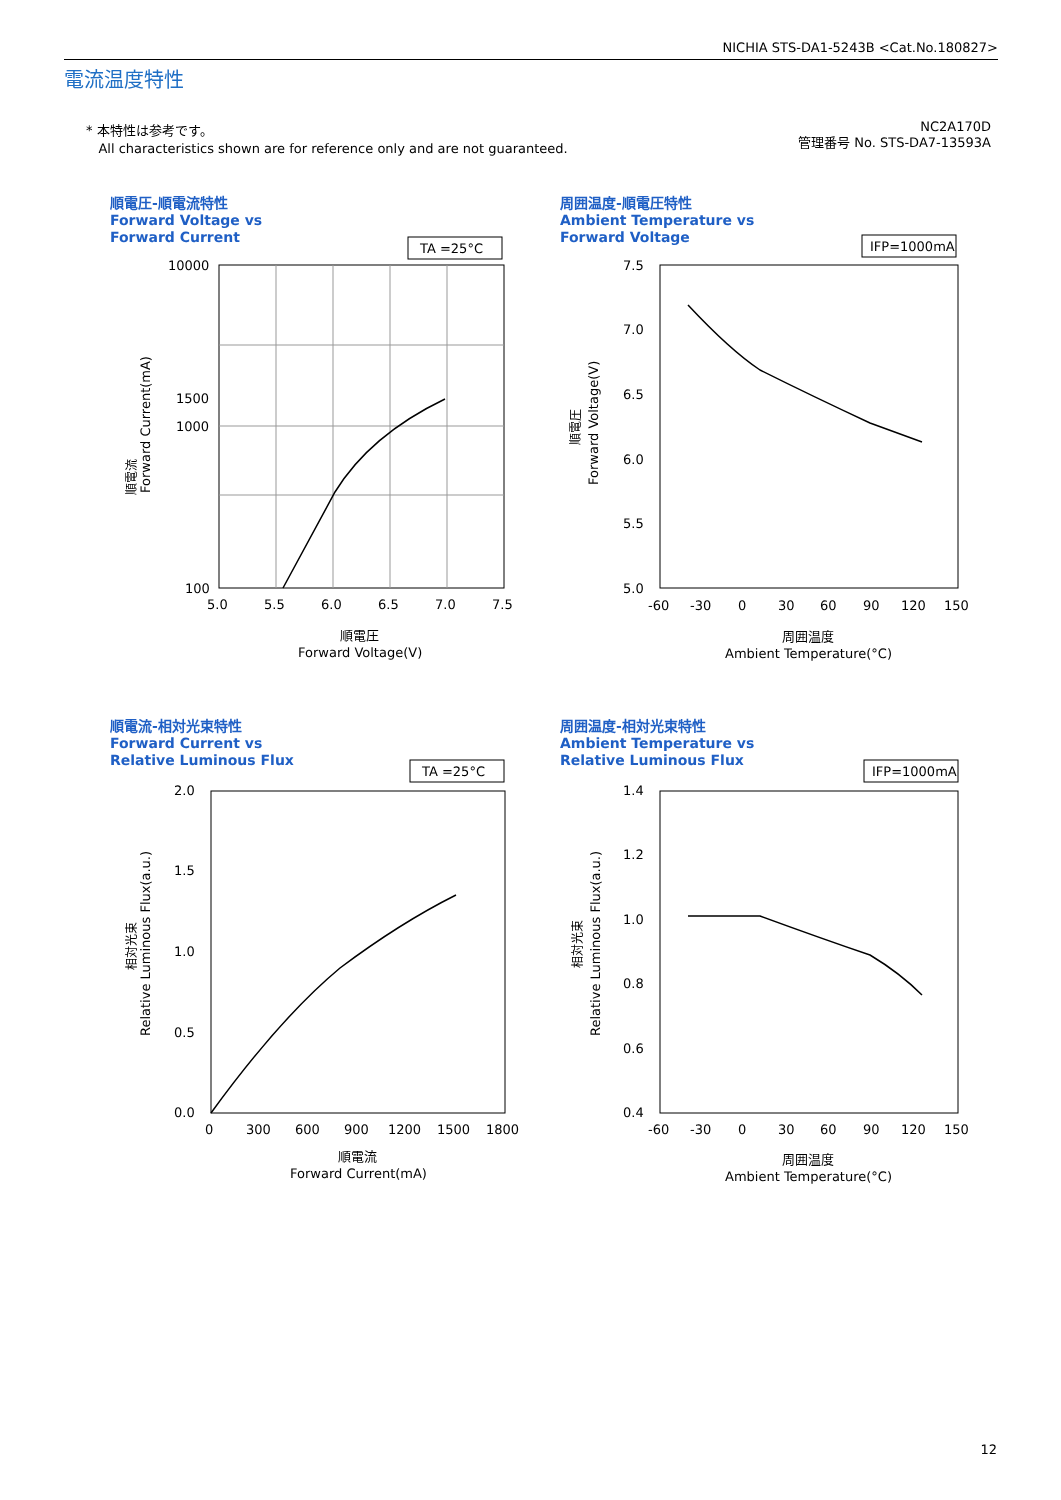NICHIA STS-DA1-5243B <Cat.No.180827>
電流温度特性
* 本特性は参考です。
All characteristics shown are for reference only and are not guaranteed.
NC2A170D
管理番号 No. STS-DA7-13593A
順電圧-順電流特性
Forward Voltage vs
Forward Current
TA =25°C
10000
1500
1000
100
5.0
5.5
6.0
6.5
7.0
7.5
順電圧
Forward Voltage(V)
順電流
Forward Current(mA)
周囲温度-順電圧特性
Ambient Temperature vs
Forward Voltage
IFP=1000mA
7.5
7.0
6.5
6.0
5.5
5.0
-60
-30
0
30
60
90
120
150
周囲温度
Ambient Temperature(°C)
順電圧
Forward Voltage(V)
順電流-相対光束特性
Forward Current vs
Relative Luminous Flux
TA =25°C
2.0
1.5
1.0
0.5
0.0
0
300
600
900
1200
1500
1800
順電流
Forward Current(mA)
相対光束
Relative Luminous Flux(a.u.)
周囲温度-相対光束特性
Ambient Temperature vs
Relative Luminous Flux
IFP=1000mA
1.4
1.2
1.0
0.8
0.6
0.4
-60
-30
0
30
60
90
120
150
周囲温度
Ambient Temperature(°C)
相対光束
Relative Luminous Flux(a.u.)
12